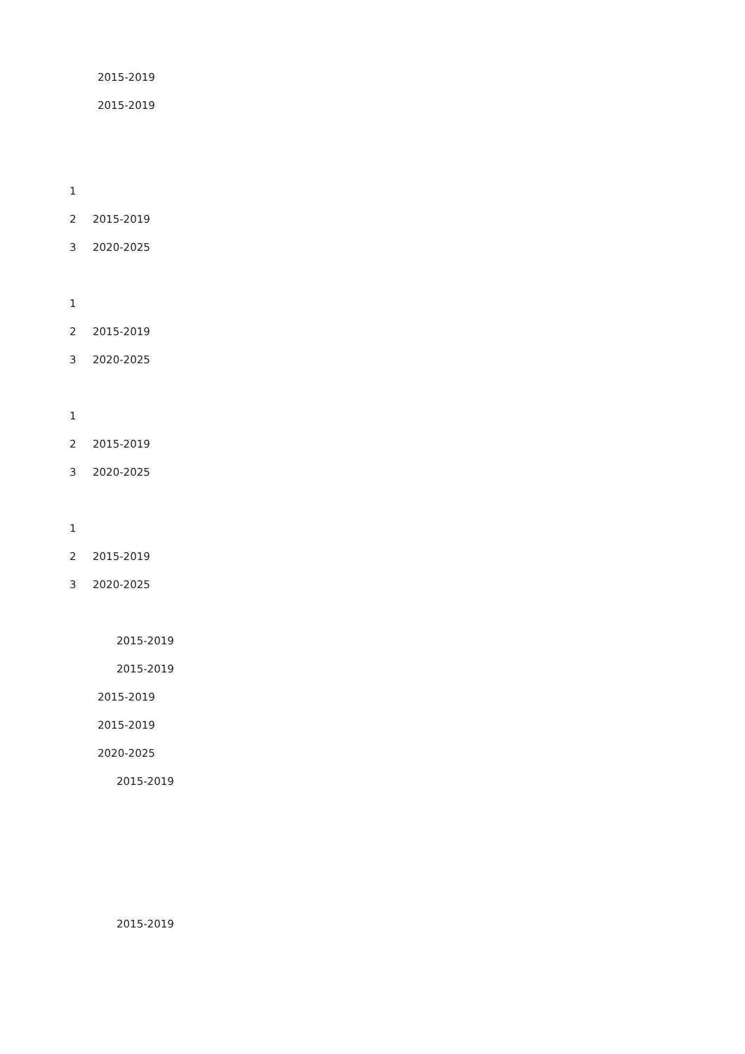2015-2019
2015-2019
1
2 2015-2019
3 2020-2025
1
2 2015-2019
3 2020-2025
1
2 2015-2019
3 2020-2025
1
2 2015-2019
3 2020-2025
2015-2019
2015-2019
2015-2019
2015-2019
2020-2025
2015-2019
2015-2019